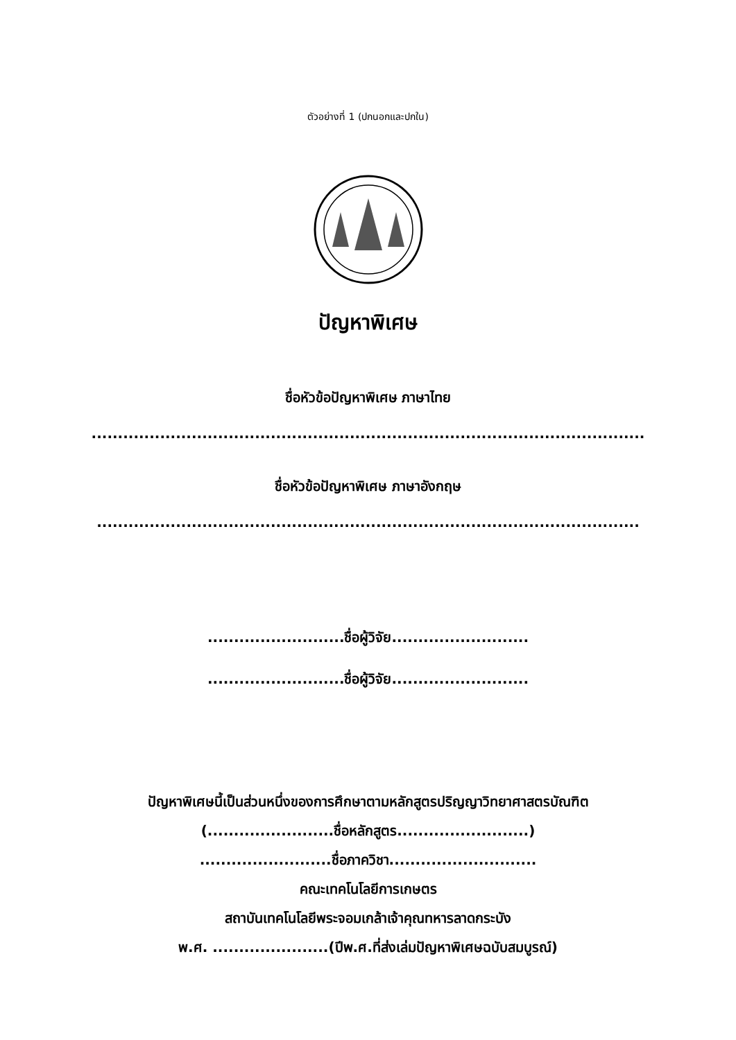ตัวอย่างที่ 1 (ปกนอกและปกใน)
ปัญหาพิเศษ
ชื่อหัวข้อปัญหาพิเศษ ภาษาไทย
.........................................................................................................
ชื่อหัวข้อปัญหาพิเศษ ภาษาอังกฤษ
.......................................................................................................
..........................ชื่อผู้วิจัย..........................
..........................ชื่อผู้วิจัย..........................
ปัญหาพิเศษนี้เป็นส่วนหนึ่งของการศึกษาตามหลักสูตรปริญญาวิทยาศาสตรบัณฑิต
(........................ชื่อหลักสูตร.........................)
.........................ชื่อภาควิชา............................
คณะเทคโนโลยีการเกษตร
สถาบันเทคโนโลยีพระจอมเกล้าเจ้าคุณทหารลาดกระบัง
พ.ศ. ......................(ปีพ.ศ.ที่ส่งเล่มปัญหาพิเศษฉบับสมบูรณ์)